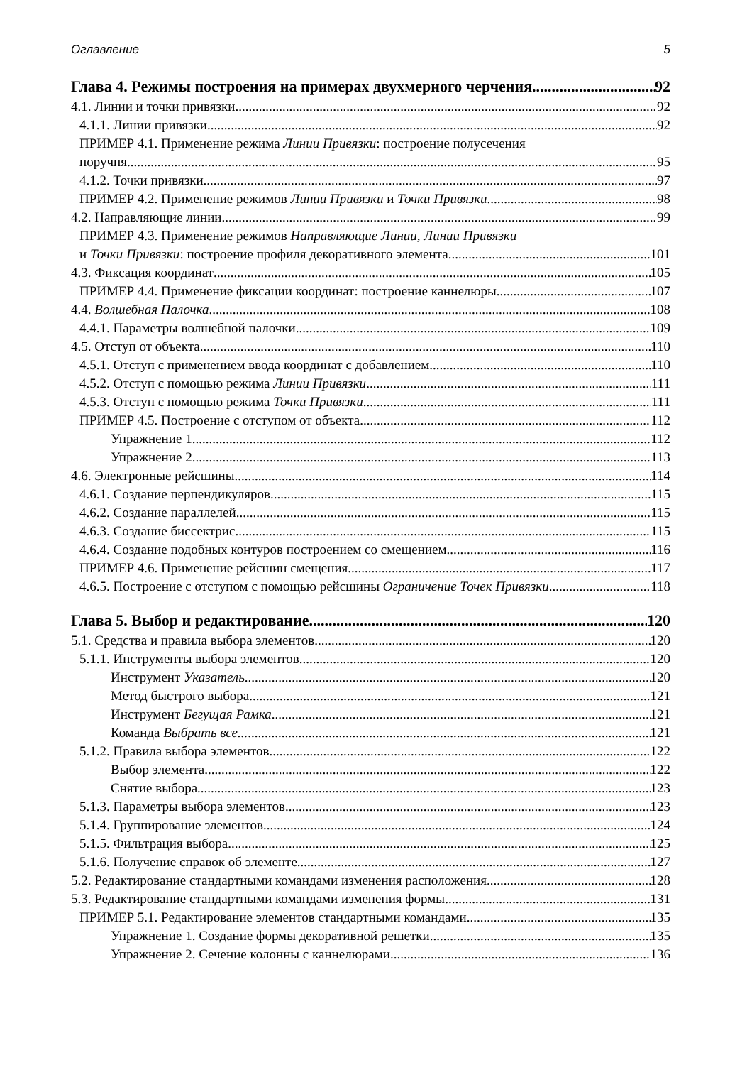Оглавление 5
Глава 4. Режимы построения на примерах двухмерного черчения 92
4.1. Линии и точки привязки 92
4.1.1. Линии привязки 92
ПРИМЕР 4.1. Применение режима Линии Привязки: построение полусечения
поручня 95
4.1.2. Точки привязки 97
ПРИМЕР 4.2. Применение режимов Линии Привязки и Точки Привязки 98
4.2. Направляющие линии 99
ПРИМЕР 4.3. Применение режимов Направляющие Линии, Линии Привязки
и Точки Привязки: построение профиля декоративного элемента 101
4.3. Фиксация координат 105
ПРИМЕР 4.4. Применение фиксации координат: построение каннелюры 107
4.4. Волшебная Палочка 108
4.4.1. Параметры волшебной палочки 109
4.5. Отступ от объекта 110
4.5.1. Отступ с применением ввода координат с добавлением 110
4.5.2. Отступ с помощью режима Линии Привязки 111
4.5.3. Отступ с помощью режима Точки Привязки 111
ПРИМЕР 4.5. Построение с отступом от объекта 112
Упражнение 1 112
Упражнение 2 113
4.6. Электронные рейсшины 114
4.6.1. Создание перпендикуляров 115
4.6.2. Создание параллелей 115
4.6.3. Создание биссектрис 115
4.6.4. Создание подобных контуров построением со смещением 116
ПРИМЕР 4.6. Применение рейсшин смещения 117
4.6.5. Построение с отступом с помощью рейсшины Ограничение Точек Привязки 118
Глава 5. Выбор и редактирование 120
5.1. Средства и правила выбора элементов 120
5.1.1. Инструменты выбора элементов 120
Инструмент Указатель 120
Метод быстрого выбора 121
Инструмент Бегущая Рамка 121
Команда Выбрать все... 121
5.1.2. Правила выбора элементов 122
Выбор элемента 122
Снятие выбора 123
5.1.3. Параметры выбора элементов 123
5.1.4. Группирование элементов 124
5.1.5. Фильтрация выбора 125
5.1.6. Получение справок об элементе 127
5.2. Редактирование стандартными командами изменения расположения 128
5.3. Редактирование стандартными командами изменения формы 131
ПРИМЕР 5.1. Редактирование элементов стандартными командами 135
Упражнение 1. Создание формы декоративной решетки 135
Упражнение 2. Сечение колонны с каннелюрами 136